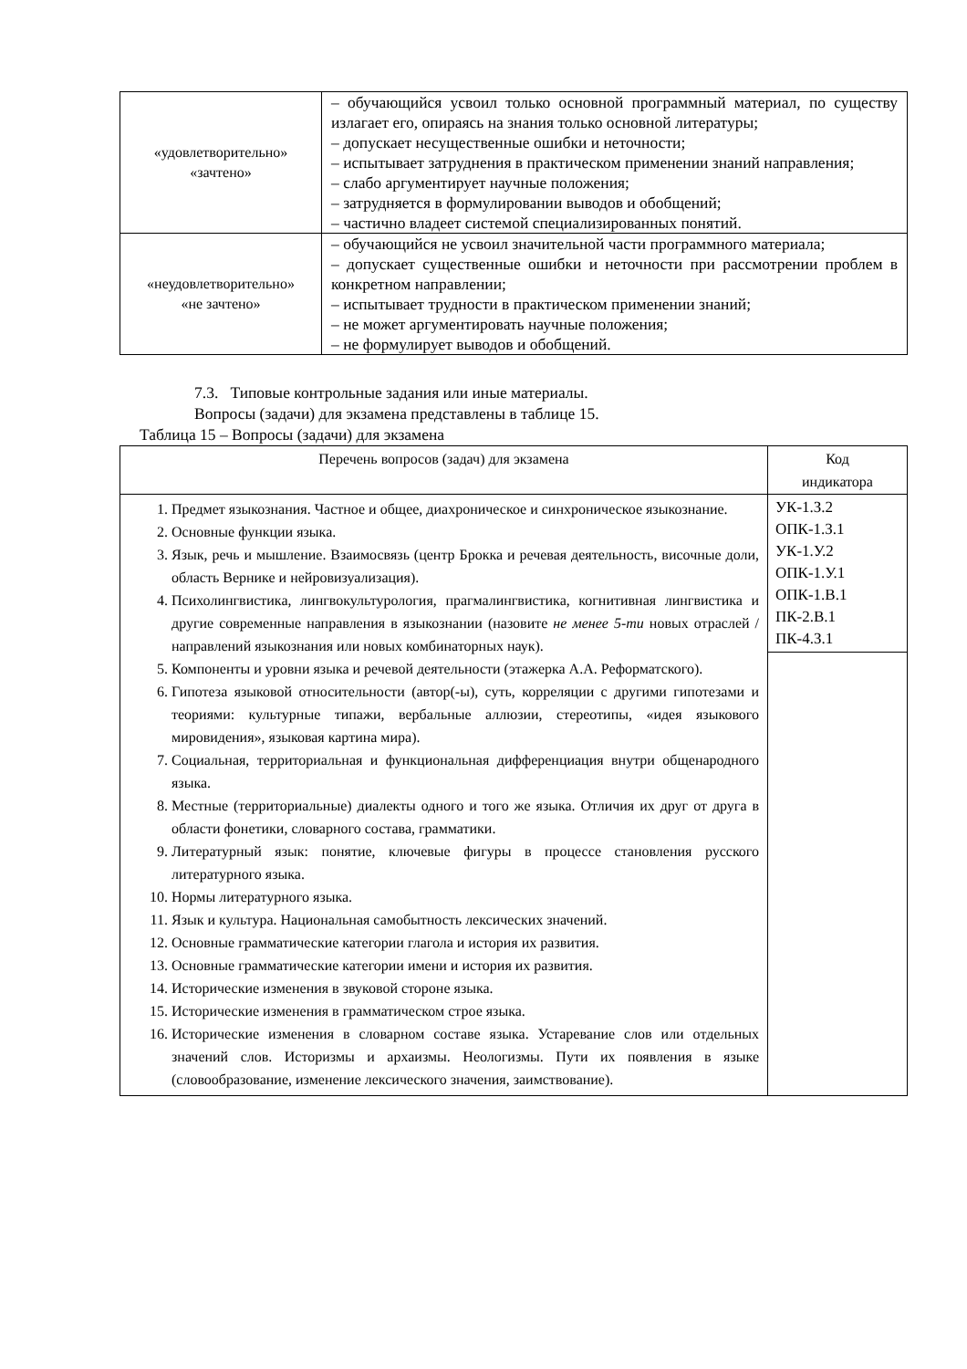| «удовлетворительно» «зачтено» | – обучающийся усвоил только основной программный материал, по существу излагает его, опираясь на знания только основной литературы; – допускает несущественные ошибки и неточности; – испытывает затруднения в практическом применении знаний направления; – слабо аргументирует научные положения; – затрудняется в формулировании выводов и обобщений; – частично владеет системой специализированных понятий. |
| «неудовлетворительно» «не зачтено» | – обучающийся не усвоил значительной части программного материала; – допускает существенные ошибки и неточности при рассмотрении проблем в конкретном направлении; – испытывает трудности в практическом применении знаний; – не может аргументировать научные положения; – не формулирует выводов и обобщений. |
7.3. Типовые контрольные задания или иные материалы.
Вопросы (задачи) для экзамена представлены в таблице 15.
Таблица 15 – Вопросы (задачи) для экзамена
| Перечень вопросов (задач) для экзамена | Код индикатора |
| --- | --- |
| 1. Предмет языкознания. Частное и общее, диахроническое и синхроническое языкознание. 2. Основные функции языка. 3. Язык, речь и мышление. Взаимосвязь (центр Брокка и речевая деятельность, височные доли, область Вернике и нейровизуализация). 4. Психолингвистика, лингвокультурология, прагмалингвистика, когнитивная лингвистика и другие современные направления в языкознании (назовите не менее 5-ти новых отраслей / направлений языкознания или новых комбинаторных наук). 5. Компоненты и уровни языка и речевой деятельности (этажерка А.А. Реформатского). 6. Гипотеза языковой относительности (автор(-ы), суть, корреляции с другими гипотезами и теориями: культурные типажи, вербальные аллюзии, стереотипы, «идея языкового мировидения», языковая картина мира). 7. Социальная, территориальная и функциональная дифференциация внутри общенародного языка. 8. Местные (территориальные) диалекты одного и того же языка. Отличия их друг от друга в области фонетики, словарного состава, грамматики. 9. Литературный язык: понятие, ключевые фигуры в процессе становления русского литературного языка. 10. Нормы литературного языка. 11. Язык и культура. Национальная самобытность лексических значений. 12. Основные грамматические категории глагола и история их развития. 13. Основные грамматические категории имени и история их развития. 14. Исторические изменения в звуковой стороне языка. 15. Исторические изменения в грамматическом строе языка. 16. Исторические изменения в словарном составе языка. Устаревание слов или отдельных значений слов. Историзмы и архаизмы. Неологизмы. Пути их появления в языке (словообразование, изменение лексического значения, заимствование). | УК-1.З.2 ОПК-1.З.1 УК-1.У.2 ОПК-1.У.1 ОПК-1.В.1 ПК-2.В.1 ПК-4.З.1 |